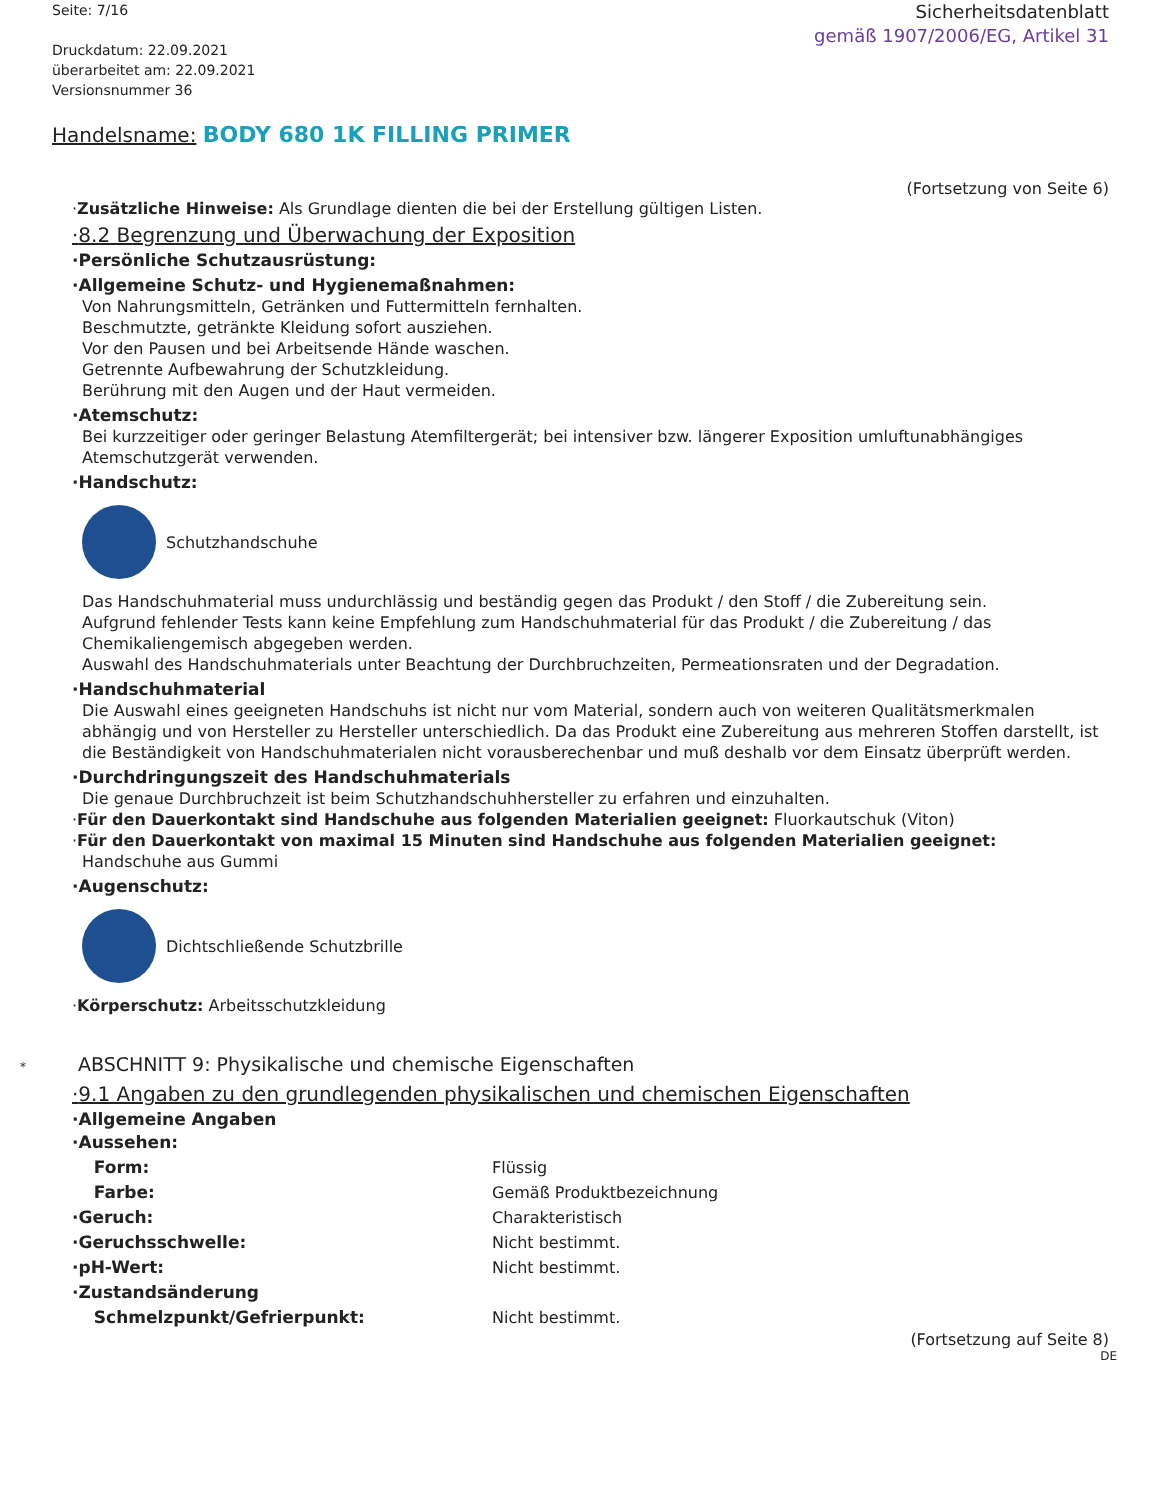Seite: 7/16
Druckdatum: 22.09.2021
überarbeitet am: 22.09.2021
Versionsnummer 36
Sicherheitsdatenblatt
gemäß 1907/2006/EG, Artikel 31
Handelsname: BODY 680 1K FILLING PRIMER
(Fortsetzung von Seite 6)
·Zusätzliche Hinweise: Als Grundlage dienten die bei der Erstellung gültigen Listen.
·8.2 Begrenzung und Überwachung der Exposition
·Persönliche Schutzausrüstung:
·Allgemeine Schutz- und Hygienemaßnahmen:
Von Nahrungsmitteln, Getränken und Futtermitteln fernhalten.
Beschmutzte, getränkte Kleidung sofort ausziehen.
Vor den Pausen und bei Arbeitsende Hände waschen.
Getrennte Aufbewahrung der Schutzkleidung.
Berührung mit den Augen und der Haut vermeiden.
·Atemschutz:
Bei kurzzeitiger oder geringer Belastung Atemfiltergerät; bei intensiver bzw. längerer Exposition umluftunabhängiges Atemschutzgerät verwenden.
·Handschutz:
Schutzhandschuhe
Das Handschuhmaterial muss undurchlässig und beständig gegen das Produkt / den Stoff / die Zubereitung sein.
Aufgrund fehlender Tests kann keine Empfehlung zum Handschuhmaterial für das Produkt / die Zubereitung / das Chemikaliengemisch abgegeben werden.
Auswahl des Handschuhmaterials unter Beachtung der Durchbruchzeiten, Permeationsraten und der Degradation.
·Handschuhmaterial
Die Auswahl eines geeigneten Handschuhs ist nicht nur vom Material, sondern auch von weiteren Qualitätsmerkmalen abhängig und von Hersteller zu Hersteller unterschiedlich. Da das Produkt eine Zubereitung aus mehreren Stoffen darstellt, ist die Beständigkeit von Handschuhmaterialen nicht vorausberechenbar und muß deshalb vor dem Einsatz überprüft werden.
·Durchdringungszeit des Handschuhmaterials
Die genaue Durchbruchzeit ist beim Schutzhandschuhhersteller zu erfahren und einzuhalten.
·Für den Dauerkontakt sind Handschuhe aus folgenden Materialien geeignet: Fluorkautschuk (Viton)
·Für den Dauerkontakt von maximal 15 Minuten sind Handschuhe aus folgenden Materialien geeignet:
Handschuhe aus Gummi
·Augenschutz:
Dichtschließende Schutzbrille
·Körperschutz: Arbeitsschutzkleidung
* ABSCHNITT 9: Physikalische und chemische Eigenschaften
·9.1 Angaben zu den grundlegenden physikalischen und chemischen Eigenschaften
·Allgemeine Angaben
| · Aussehen: | |
| Form: | Flüssig |
| Farbe: | Gemäß Produktbezeichnung |
| · Geruch: | Charakteristisch |
| · Geruchsschwelle: | Nicht bestimmt. |
| · pH-Wert: | Nicht bestimmt. |
| · Zustandsänderung | |
| Schmelzpunkt/Gefrierpunkt: | Nicht bestimmt. |
(Fortsetzung auf Seite 8)
DE